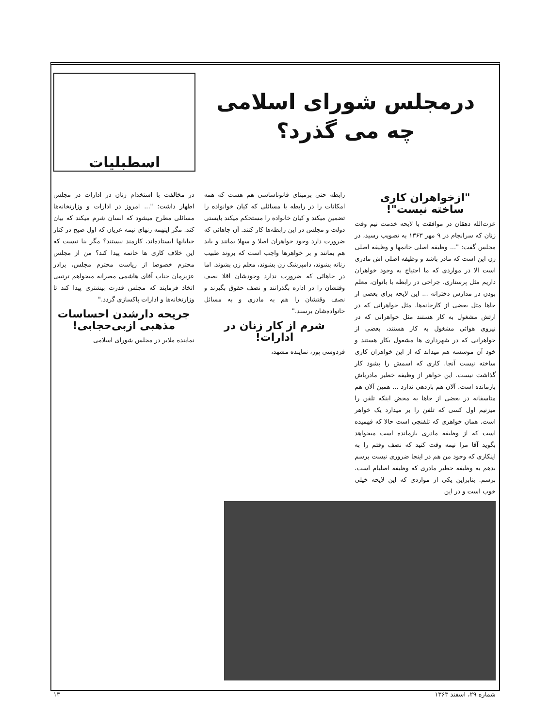درمجلس شورای اسلامی
چه می گذرد؟
اسطبلیات
"ازخواهران کاری
ساخته نیست"!
عزت‌الله دهقان در موافقت با لایحه خدمت نیم وقت زنان که سرانجام در ۹ مهر ۱۳۶۳ به تصویب رسید، در مجلس گفت: "... وظیفه اصلی خانمها و وظیفه اصلی زن این است که مادر باشد و وظیفه اصلی اش مادری است الا در مواردی که ما احتیاج به وجود خواهران داریم مثل پرستاری، جراحی در رابطه با بانوان، معلم بودن در مدارس دخترانه ... این لایحه برای بعضی از جاها مثل بعضی از کارخانه‌ها، مثل خواهرانی که در ارتش مشغول به کار هستند مثل خواهرانی که در نیروی هوائی مشغول به کار هستند، بعضی از خواهرانی که در شهرداری ها مشغول بکار هستند و خود آن موسسه هم میداند که از این خواهران کاری ساخته نیست آنجا. کاری که اسمش را بشود کار گذاشت نیست. این خواهر از وظیفه خطیر مادریاش بازمانده است. آلان هم بازدهی ندارد ... همین آلان هم متاسفانه در بعضی از جاها به محض اینکه تلفن را میزنیم اول کسی که تلفن را بر میدارد یک خواهر است. همان خواهری که تلفنچی است حالا که فهمیده است که از وظیفه مادری بازمانده است میخواهد بگوید آقا مرا نیمه وقت کنید که نصف وقتم را به اینکاری که وجود من هم در اینجا ضروری نیست برسم بدهم به وظیفه خطیر مادری که وظیفه اصلیام است، برسم. بنابراین یکی از مواردی که این لایحه خیلی خوب است و در این
رابطه حتی برمبنای قانوناساسی هم هست که همه امکانات را در رابطه با مسائلی که کیان خوانواده را تضمین میکند و کیان خانواده را مستحکم میکند بایستی دولت و مجلس در این رابطه‌ها کار کنند. آن جاهائی که ضرورت دارد وجود خواهران اصلا و سهلا بمانند و باید هم بمانند و بر خواهرها واجب است که بروند طبیب زنانه بشوند، دامپزشک زن بشوند، معلم زن بشوند. اما در جاهائی که ضرورت ندارد وجودشان اقلا نصف وقتشان را در اداره بگذرانند و نصف حقوق بگیرند و نصف وقتشان را هم به مادری و به مسائل خانواده‌شان برسند."
شرم از کار زنان در ادارات!
فردوسی پور، نماینده مشهد،
در مخالفت با استخدام زنان در ادارات در مجلس اظهار داشت: "... امروز در ادارات و وزارتخانه‌ها مسائلی مطرح میشود که انسان شرم میکند که بیان کند. مگر اینهمه زنهای نیمه عریان که اول صبح در کنار خیابانها ایستاده‌اند، کارمند نیستند؟ مگر بنا نیست که این خلاف کاری ها خاتمه پیدا کند؟ من از مجلس محترم خصوصا از ریاست محترم مجلس، برادر عزیزمان جناب آقای هاشمی مصرانه میخواهم ترتیبی اتخاذ فرمایند که مجلس قدرت بیشتری پیدا کند تا وزارتخانه‌ها و ادارات پاکسازی گردد."
جریحه دارشدن احساسات
مذهبی ازبی‌حجابی!
نماینده ملایر در مجلس شورای اسلامی
شماره ۲۹، اسفند ۱۳۶۳ ۱۳